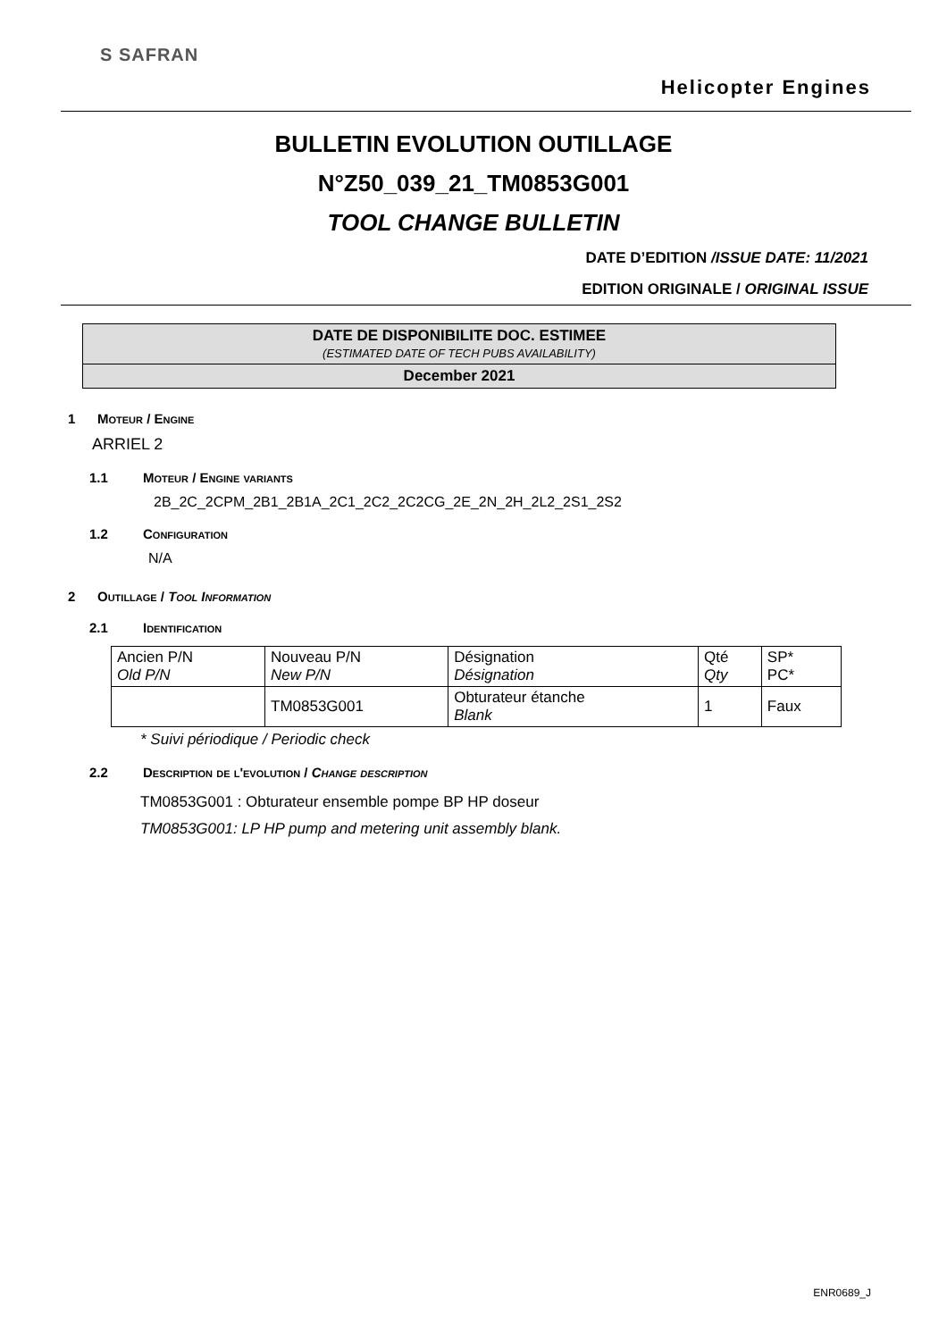S SAFRAN
Helicopter Engines
BULLETIN EVOLUTION OUTILLAGE
N°Z50_039_21_TM0853G001
TOOL CHANGE BULLETIN
DATE D’EDITION /ISSUE DATE: 11/2021
EDITION ORIGINALE / ORIGINAL ISSUE
DATE DE DISPONIBILITE DOC. ESTIMEE
(ESTIMATED DATE OF TECH PUBS AVAILABILITY)
December 2021
1 Moteur / Engine
ARRIEL 2
1.1 Moteur / Engine variants
2B_2C_2CPM_2B1_2B1A_2C1_2C2_2C2CG_2E_2N_2H_2L2_2S1_2S2
1.2 Configuration
N/A
2 Outillage / Tool Information
2.1 Identification
| Ancien P/N Old P/N | Nouveau P/N New P/N | Désignation Désignation | Qté Qty | SP* PC* |
| | TM0853G001 | Obturateur étanche Blank | 1 | Faux |
* Suivi périodique / Periodic check
2.2 Description de l'evolution / Change description
TM0853G001 : Obturateur ensemble pompe BP HP doseur
TM0853G001: LP HP pump and metering unit assembly blank.
ENR0689_J